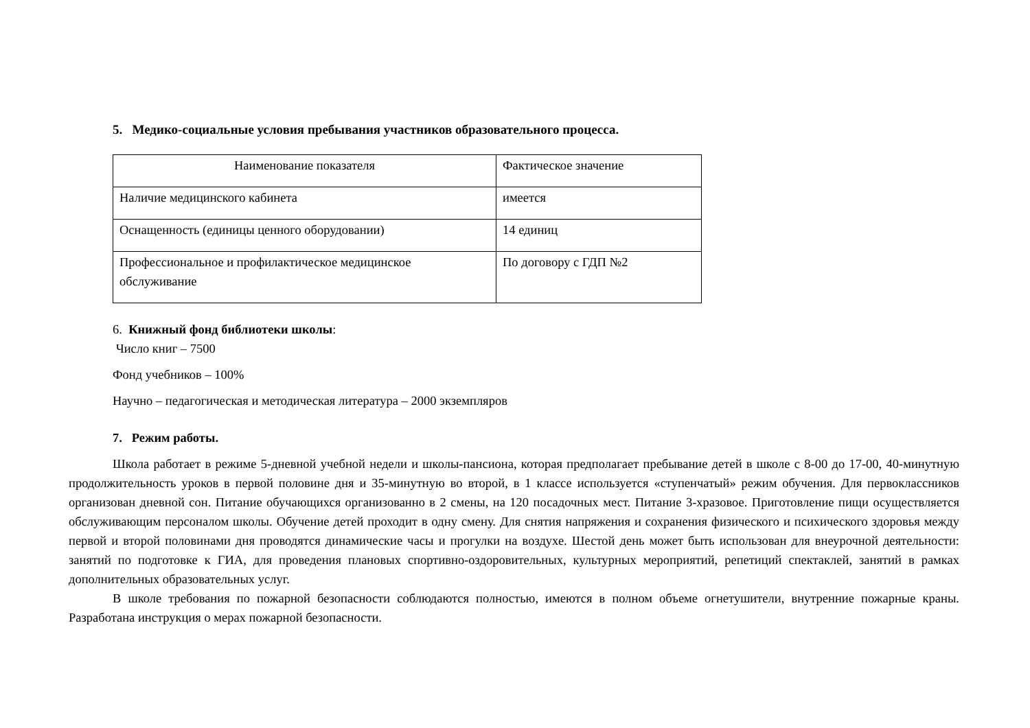5. Медико-социальные условия пребывания участников образовательного процесса.
| Наименование показателя | Фактическое значение |
| Наличие медицинского кабинета | имеется |
| Оснащенность (единицы ценного оборудовании) | 14 единиц |
| Профессиональное и профилактическое медицинское обслуживание | По договору с ГДП №2 |
6. Книжный фонд библиотеки школы:
Число книг – 7500
Фонд учебников – 100%
Научно – педагогическая и методическая литература – 2000 экземпляров
7. Режим работы.
Школа работает в режиме 5-дневной учебной недели и школы-пансиона, которая предполагает пребывание детей в школе с 8-00 до 17-00, 40-минутную продолжительность уроков в первой половине дня и 35-минутную во второй, в 1 классе используется «ступенчатый» режим обучения. Для первоклассников организован дневной сон. Питание обучающихся организованно в 2 смены, на 120 посадочных мест. Питание 3-хразовое. Приготовление пищи осуществляется обслуживающим персоналом школы. Обучение детей проходит в одну смену. Для снятия напряжения и сохранения физического и психического здоровья между первой и второй половинами дня проводятся динамические часы и прогулки на воздухе. Шестой день может быть использован для внеурочной деятельности: занятий по подготовке к ГИА, для проведения плановых спортивно-оздоровительных, культурных мероприятий, репетиций спектаклей, занятий в рамках дополнительных образовательных услуг.
В школе требования по пожарной безопасности соблюдаются полностью, имеются в полном объеме огнетушители, внутренние пожарные краны. Разработана инструкция о мерах пожарной безопасности.